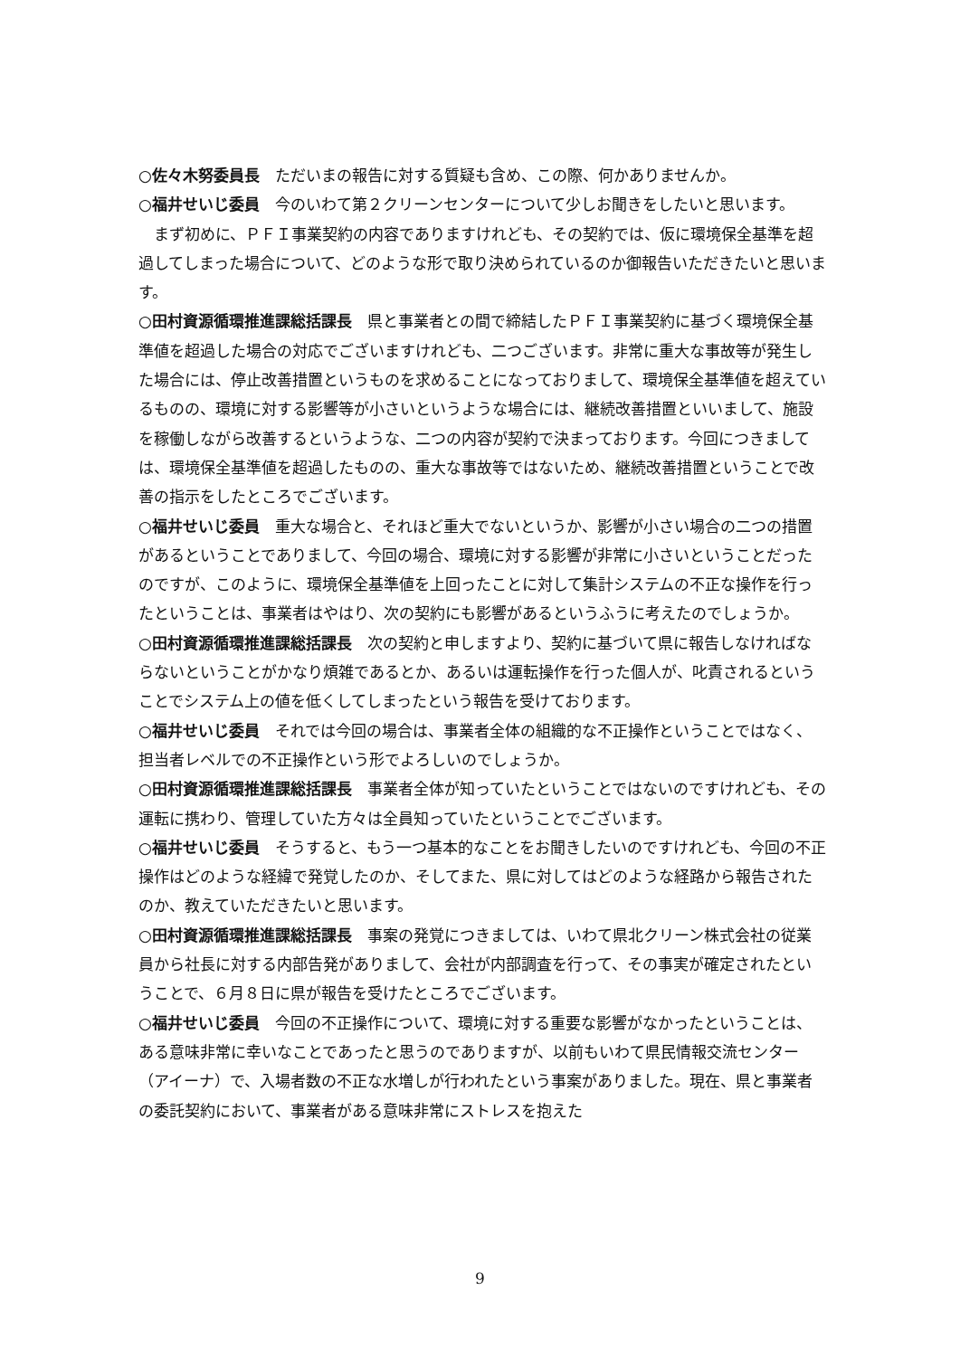○佐々木努委員長　ただいまの報告に対する質疑も含め、この際、何かありませんか。
○福井せいじ委員　今のいわて第２クリーンセンターについて少しお聞きをしたいと思います。
　まず初めに、ＰＦＩ事業契約の内容でありますけれども、その契約では、仮に環境保全基準を超過してしまった場合について、どのような形で取り決められているのか御報告いただきたいと思います。
○田村資源循環推進課総括課長　県と事業者との間で締結したＰＦＩ事業契約に基づく環境保全基準値を超過した場合の対応でございますけれども、二つございます。非常に重大な事故等が発生した場合には、停止改善措置というものを求めることになっておりまして、環境保全基準値を超えているものの、環境に対する影響等が小さいというような場合には、継続改善措置といいまして、施設を稼働しながら改善するというような、二つの内容が契約で決まっております。今回につきましては、環境保全基準値を超過したものの、重大な事故等ではないため、継続改善措置ということで改善の指示をしたところでございます。
○福井せいじ委員　重大な場合と、それほど重大でないというか、影響が小さい場合の二つの措置があるということでありまして、今回の場合、環境に対する影響が非常に小さいということだったのですが、このように、環境保全基準値を上回ったことに対して集計システムの不正な操作を行ったということは、事業者はやはり、次の契約にも影響があるというふうに考えたのでしょうか。
○田村資源循環推進課総括課長　次の契約と申しますより、契約に基づいて県に報告しなければならないということがかなり煩雑であるとか、あるいは運転操作を行った個人が、叱責されるということでシステム上の値を低くしてしまったという報告を受けております。
○福井せいじ委員　それでは今回の場合は、事業者全体の組織的な不正操作ということではなく、担当者レベルでの不正操作という形でよろしいのでしょうか。
○田村資源循環推進課総括課長　事業者全体が知っていたということではないのですけれども、その運転に携わり、管理していた方々は全員知っていたということでございます。
○福井せいじ委員　そうすると、もう一つ基本的なことをお聞きしたいのですけれども、今回の不正操作はどのような経緯で発覚したのか、そしてまた、県に対してはどのような経路から報告されたのか、教えていただきたいと思います。
○田村資源循環推進課総括課長　事案の発覚につきましては、いわて県北クリーン株式会社の従業員から社長に対する内部告発がありまして、会社が内部調査を行って、その事実が確定されたということで、６月８日に県が報告を受けたところでございます。
○福井せいじ委員　今回の不正操作について、環境に対する重要な影響がなかったということは、ある意味非常に幸いなことであったと思うのでありますが、以前もいわて県民情報交流センター（アイーナ）で、入場者数の不正な水増しが行われたという事案がありました。現在、県と事業者の委託契約において、事業者がある意味非常にストレスを抱えた
9